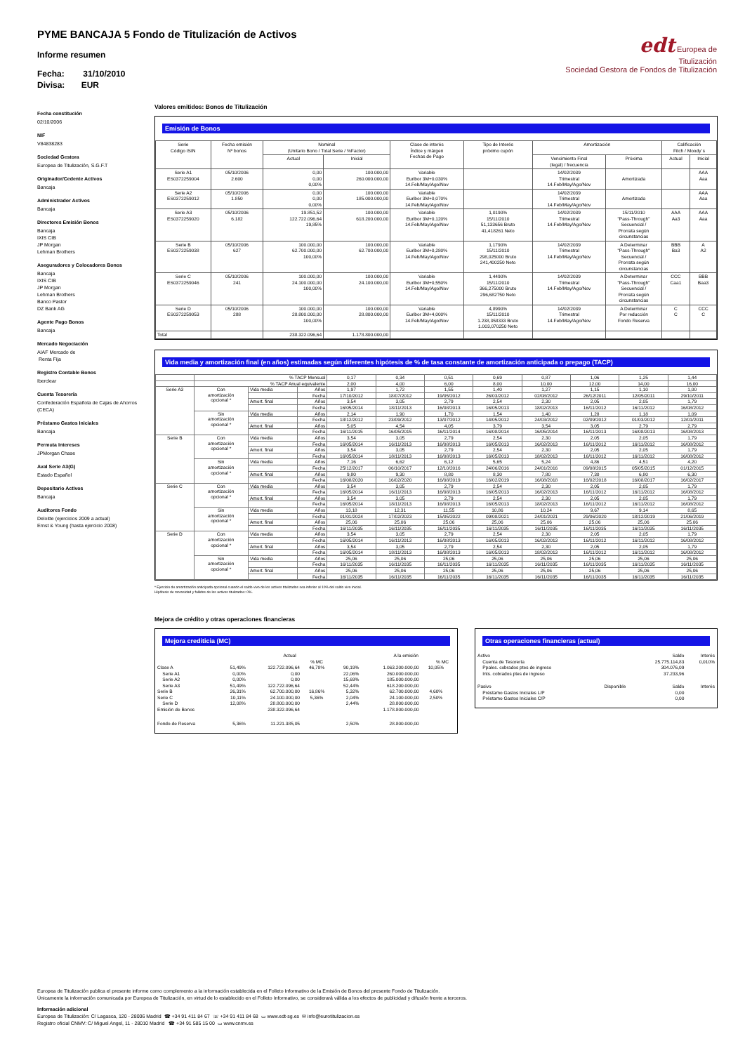edt Europea de
Titulización
Sociedad Gestora de Fondos de Titulización
PYME BANCAJA 5 Fondo de Titulización de Activos
Informe resumen
Fecha: 31/10/2010
Divisa: EUR
Fecha constitución
02/10/2006
NIF
V84838283
Sociedad Gestora
Europea de Titulización, S.G.F.T
Originador/Cedente Activos
Bancaja
Administrador Activos
Bancaja
Directores Emisión Bonos
Bancaja
IXIS CIB
JP Morgan
Lehman Brothers
Aseguradores y Colocadores Bonos
Bancaja
IXIS CIB
JP Morgan
Lehman Brothers
Banco Pastor
DZ Bank AG
Agente Pago Bonos
Bancaja
Mercado Negociación
AIAF Mercado de
Renta Fija
Registro Contable Bonos
Iberclear
Cuenta Tesorería
Confederación Española de Cajas de Ahorros
(CECA)
Préstamo Gastos Iniciales
Bancaja
Permuta Intereses
JPMorgan Chase
Aval Serie A3(G)
Estado Español
Depositario Activos
Bancaja
Auditores Fondo
Deloitte (ejercicios 2009 a actual)
Ernst & Young (hasta ejercicio 2008)
Valores emitidos: Bonos de Titulización
Emisión de Bonos
| Serie Código ISIN | Fecha emisión Nº bonos | Nominal (Unitario Bono / Total Serie / %Factor) | | Clase de interés Índice y márgen Fechas de Pago | Tipo de Interés próximo cupón | Amortización | | Calificación Fitch / Moody´s | |
| --- | --- | --- | --- | --- | --- | --- | --- | --- | --- |
| | | Actual | Inicial | | | Vencimiento Final (legal) / frecuencia | Próxima | Actual | Inicial |
| Serie A1 ES0372259004 | 05/10/2006 2.600 | 0,00 0,00 0,00% | 100.000,00 260.000.000,00 | Variable Euribor 3M+0,030% 14.Feb/May/Ago/Nov | | 14/02/2039 Trimestral 14.Feb/May/Ago/Nov | Amortizada | | AAA Aaa |
| Serie A2 ES0372259012 | 05/10/2006 1.850 | 0,00 0,00 0,00% | 100.000,00 185.000.000,00 | Variable Euribor 3M+0,070% 14.Feb/May/Ago/Nov | | 14/02/2039 Trimestral 14.Feb/May/Ago/Nov | Amortizada | | AAA Aaa |
| Serie A3 ES0372259020 | 05/10/2006 6.182 | 19.851,52 122.722.096,64 19,85% | 100.000,00 618.200.000,00 | Variable Euribor 3M+0,120% 14.Feb/May/Ago/Nov | 1,0190% 15/11/2010 51,133656 Bruto 41,418261 Neto | 14/02/2039 Trimestral 14.Feb/May/Ago/Nov | 15/11/2010 "Pass-Through" Secuencial / Prorrata según circunstancias | AAA Aa3 | AAA Aaa |
| Serie B ES0372259038 | 05/10/2006 627 | 100.000,00 62.700.000,00 100,00% | 100.000,00 62.700.000,00 | Variable Euribor 3M+0,280% 14.Feb/May/Ago/Nov | 1,1790% 15/11/2010 298,025000 Bruto 241,400250 Neto | 14/02/2039 Trimestral 14.Feb/May/Ago/Nov | A Determinar "Pass-Through" Secuencial / Prorrata según circunstancias | BBB Ba3 | A A2 |
| Serie C ES0372259046 | 05/10/2006 241 | 100.000,00 24.100.000,00 100,00% | 100.000,00 24.100.000,00 | Variable Euribor 3M+0,550% 14.Feb/May/Ago/Nov | 1,4490% 15/11/2010 366,275000 Bruto 296,682750 Neto | 14/02/2039 Trimestral 14.Feb/May/Ago/Nov | A Determinar "Pass-Through" Secuencial / Prorrata según circunstancias | CCC Caa1 | BBB Baa3 |
| Serie D ES0372259053 | 05/10/2006 288 | 100.000,00 28.800.000,00 100,00% | 100.000,00 28.800.000,00 | Variable Euribor 3M+4,000% 14.Feb/May/Ago/Nov | 4,8990% 15/11/2010 1.238,358333 Bruto 1.003,070250 Neto | 14/02/2039 Trimestral 14.Feb/May/Ago/Nov | A Determinar Por reducción Fondo Reserva | C C | CCC C |
| Total | | 238.322.096,64 | 1.178.800.000,00 | | | | | | |
Vida media y amortización final (en años) estimadas según diferentes hipótesis de % de tasa constante de amortización anticipada o prepago (TACP)
| | % TACP Mensual | | | 0,17 | 0,34 | 0,51 | 0,69 | 0,87 | 1,06 | 1,25 | 1,44 |
| | % TACP Anual equivalente | | | 2,00 | 4,00 | 6,00 | 8,00 | 10,00 | 12,00 | 14,00 | 16,00 |
| Serie A3 | Con amortización opcional * | Vida media | Años | 1,97 | 1,72 | 1,55 | 1,40 | 1,27 | 1,15 | 1,10 | 1,00 |
| | | | Fecha | 17/10/2012 | 18/07/2012 | 19/05/2012 | 26/03/2012 | 02/08/2012 | 26/12/2011 | 12/05/2011 | 29/10/2011 |
| | | Amort. final | Años | 3,54 | 3,05 | 2,79 | 2,54 | 2,30 | 2,05 | 2,05 | 1,79 |
| | | | Fecha | 16/05/2014 | 18/11/2013 | 16/08/2013 | 16/05/2013 | 18/02/2013 | 16/11/2012 | 16/11/2012 | 16/08/2012 |
| | Sin amortización opcional * | Vida media | Años | 2,14 | 1,90 | 1,70 | 1,54 | 1,40 | 1,28 | 1,18 | 1,09 |
| | | | Fecha | 18/12/2012 | 23/09/2012 | 13/07/2012 | 14/05/2012 | 24/03/2012 | 02/09/2012 | 01/03/2012 | 12/01/2011 |
| | | Amort. final | Años | 5,05 | 4,54 | 4,05 | 3,79 | 3,54 | 3,05 | 2,79 | 2,79 |
| | | | Fecha | 16/11/2015 | 16/05/2015 | 16/11/2014 | 16/08/2014 | 16/05/2014 | 16/11/2013 | 16/08/2013 | 16/08/2013 |
| Serie B | Con amortización opcional * | Vida media | Años | 3,54 | 3,05 | 2,79 | 2,54 | 2,30 | 2,05 | 2,05 | 1,79 |
| | | | Fecha | 16/05/2014 | 16/11/2013 | 16/08/2013 | 16/05/2013 | 16/02/2013 | 16/11/2012 | 16/11/2012 | 16/08/2012 |
| | | Amort. final | Años | 3,54 | 3,05 | 2,79 | 2,54 | 2,30 | 2,05 | 2,05 | 1,79 |
| | | | Fecha | 16/05/2014 | 18/11/2013 | 16/08/2013 | 16/05/2013 | 18/02/2013 | 16/11/2012 | 16/11/2012 | 16/08/2012 |
| | Sin amortización opcional * | Vida media | Años | 7,16 | 6,62 | 6,12 | 5,65 | 5,24 | 4,86 | 4,51 | 4,20 |
| | | | Fecha | 25/12/2017 | 06/10/2017 | 12/10/2016 | 24/06/2016 | 24/01/2016 | 09/08/2015 | 05/05/2015 | 01/12/2015 |
| | | Amort. final | Años | 9,80 | 9,30 | 8,80 | 8,30 | 7,80 | 7,30 | 6,80 | 6,30 |
| | | | Fecha | 16/08/2020 | 16/02/2020 | 16/08/2019 | 16/02/2019 | 16/08/2018 | 16/02/2018 | 16/08/2017 | 16/02/2017 |
| Serie C | Con amortización opcional * | Vida media | Años | 3,54 | 3,05 | 2,79 | 2,54 | 2,30 | 2,05 | 2,05 | 1,79 |
| | | | Fecha | 16/05/2014 | 16/11/2013 | 16/08/2013 | 16/05/2013 | 16/02/2013 | 16/11/2012 | 16/11/2012 | 16/08/2012 |
| | | Amort. final | Años | 3,54 | 3,05 | 2,79 | 2,54 | 2,30 | 2,05 | 2,05 | 1,79 |
| | | | Fecha | 16/05/2014 | 18/11/2013 | 16/08/2013 | 16/05/2013 | 18/02/2013 | 16/11/2012 | 16/11/2012 | 16/08/2012 |
| | Sin amortización opcional * | Vida media | Años | 13,18 | 12,31 | 11,55 | 10,86 | 10,24 | 9,67 | 9,14 | 8,65 |
| | | | Fecha | 01/01/2024 | 17/02/2023 | 15/05/2022 | 09/08/2021 | 24/01/2021 | 29/06/2020 | 18/12/2019 | 21/06/2019 |
| | | Amort. final | Años | 25,06 | 25,06 | 25,06 | 25,06 | 25,06 | 25,06 | 25,06 | 25,06 |
| | | | Fecha | 16/11/2035 | 16/11/2035 | 16/11/2035 | 16/11/2035 | 16/11/2035 | 16/11/2035 | 16/11/2035 | 16/11/2035 |
| Serie D | Con amortización opcional * | Vida media | Años | 3,54 | 3,05 | 2,79 | 2,54 | 2,30 | 2,05 | 2,05 | 1,79 |
| | | | Fecha | 16/05/2014 | 16/11/2013 | 16/08/2013 | 16/05/2013 | 16/02/2013 | 16/11/2012 | 16/11/2012 | 16/08/2012 |
| | | Amort. final | Años | 3,54 | 3,05 | 2,79 | 2,54 | 2,30 | 2,05 | 2,05 | 1,79 |
| | | | Fecha | 16/05/2014 | 18/11/2013 | 16/08/2013 | 16/05/2013 | 18/02/2013 | 16/11/2012 | 16/11/2012 | 16/08/2012 |
| | Sin amortización opcional * | Vida media | Años | 25,06 | 25,06 | 25,06 | 25,06 | 25,06 | 25,06 | 25,06 | 25,06 |
| | | | Fecha | 16/11/2035 | 16/11/2035 | 16/11/2035 | 16/11/2035 | 16/11/2035 | 16/11/2035 | 16/11/2035 | 16/11/2035 |
| | | Amort. final | Años | 25,06 | 25,06 | 25,06 | 25,06 | 25,06 | 25,06 | 25,06 | 25,06 |
| | | | Fecha | 16/11/2035 | 16/11/2035 | 16/11/2035 | 16/11/2035 | 16/11/2035 | 16/11/2035 | 16/11/2035 | 16/11/2035 |
* Ejercicio de amortización anticipada opcional cuando el saldo vivo de los activos titulizados sea inferior al 10% del saldo vivo inicial.
Hipótesis de morosidad y fallidos de los activos titulizados: 0%.
Mejora de crédito y otras operaciones financieras
Mejora crediticia (MC)
| | | Actual | | | A la emisión | | |
| | | | % MC | | | % MC | |
| Clase A | 51,49% | 122.722.096,64 | 46,78% | 90,19% | 1.063.200.000,00 | 10,05% | |
| Serie A1 | 0,00% | 0,00 | | 22,06% | 260.000.000,00 | | |
| Serie A2 | 0,00% | 0,00 | | 15,69% | 185.000.000,00 | | |
| Serie A3 | 51,49% | 122.722.096,64 | | 52,44% | 618.200.000,00 | | |
| Serie B | 26,31% | 62.700.000,00 | 16,86% | 5,32% | 62.700.000,00 | 4,60% | |
| Serie C | 10,11% | 24.100.000,00 | 5,36% | 2,04% | 24.100.000,00 | 2,50% | |
| Serie D | 12,08% | 28.800.000,00 | | 2,44% | 28.800.000,00 | | |
| Emisión de Bonos | | 238.322.096,64 | | | 1.178.800.000,00 | | |
| Fondo de Reserva | 5,36% | 11.221.385,05 | | 2,50% | 28.800.000,00 | | |
Otras operaciones financieras (actual)
| Activo | | Saldo | Interés |
| Cuenta de Tesorería | | 25.775.114,83 | 0,010% |
| Ppales. cobrados ptes de ingreso | | 304.076,09 | |
| Ints. cobrados ptes de ingreso | | 37.233,96 | |
| Pasivo | Disponible | Saldo | Interés |
| Préstamo Gastos Iniciales L/P | | 0,00 | |
| Préstamo Gastos Iniciales C/P | | 0,00 | |
Europea de Titulización publica el presente informe como complemento a la información establecida en el Folleto Informativo de la Emisión de Bonos del presente Fondo de Titulización.
Únicamente la información comunicada por Europea de Titulización, en virtud de lo establecido en el Folleto Informativo, se considerará válida a los efectos de publicidad y difusión frente a terceros.
Información adicional
Europea de Titulización: C/ Lagasca, 120 - 28006 Madrid ☎ +34 91 411 84 67 ☏ +34 91 411 84 68 ▭ www.edt-sg.es ✉ info@eurotitulizacion.es
Registro oficial CNMV: C/ Miguel Angel, 11 - 28010 Madrid ☎ +34 91 585 15 00 ▭ www.cnmv.es